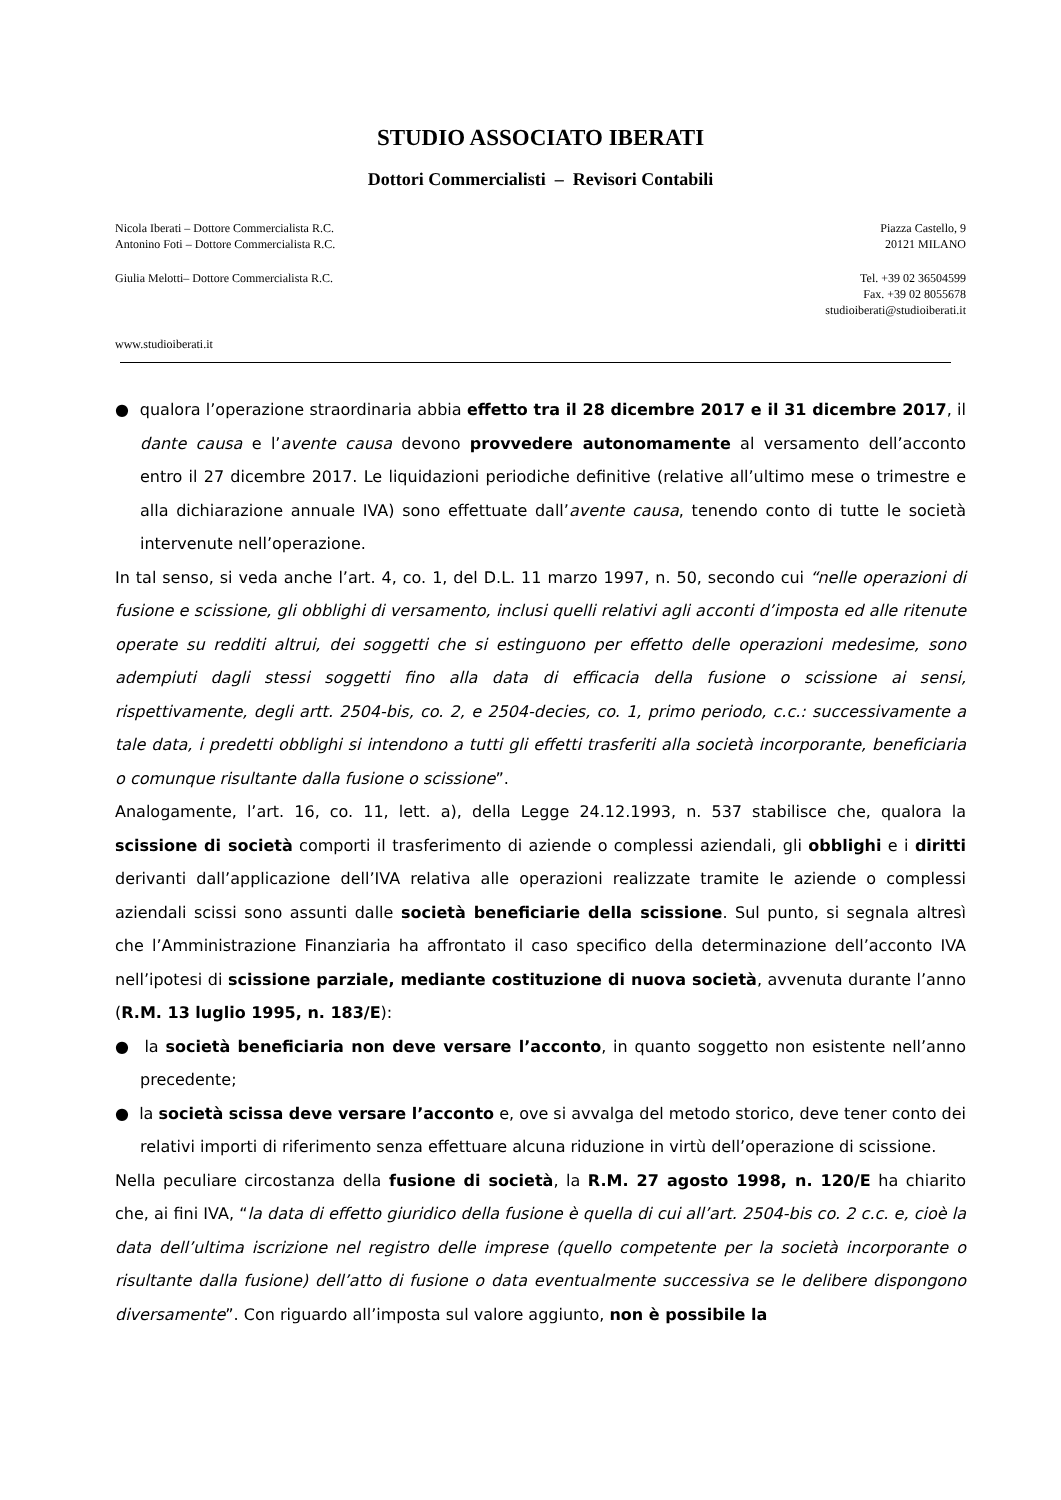STUDIO ASSOCIATO IBERATI
Dottori Commercialisti – Revisori Contabili
Nicola Iberati – Dottore Commercialista R.C.
Antonino Foti – Dottore Commercialista R.C.
Piazza Castello, 9
20121 MILANO
Giulia Melotti– Dottore Commercialista R.C.
Tel. +39 02 36504599
Fax. +39 02 8055678
studioiberati@studioiberati.it
www.studioiberati.it
● qualora l’operazione straordinaria abbia effetto tra il 28 dicembre 2017 e il 31 dicembre 2017, il dante causa e l’avente causa devono provvedere autonomamente al versamento dell’acconto entro il 27 dicembre 2017. Le liquidazioni periodiche definitive (relative all’ultimo mese o trimestre e alla dichiarazione annuale IVA) sono effettuate dall’avente causa, tenendo conto di tutte le società intervenute nell’operazione.
In tal senso, si veda anche l’art. 4, co. 1, del D.L. 11 marzo 1997, n. 50, secondo cui “nelle operazioni di fusione e scissione, gli obblighi di versamento, inclusi quelli relativi agli acconti d’imposta ed alle ritenute operate su redditi altrui, dei soggetti che si estinguono per effetto delle operazioni medesime, sono adempiuti dagli stessi soggetti fino alla data di efficacia della fusione o scissione ai sensi, rispettivamente, degli artt. 2504-bis, co. 2, e 2504-decies, co. 1, primo periodo, c.c.: successivamente a tale data, i predetti obblighi si intendono a tutti gli effetti trasferiti alla società incorporante, beneficiaria o comunque risultante dalla fusione o scissione”.
Analogamente, l’art. 16, co. 11, lett. a), della Legge 24.12.1993, n. 537 stabilisce che, qualora la scissione di società comporti il trasferimento di aziende o complessi aziendali, gli obblighi e i diritti derivanti dall’applicazione dell’IVA relativa alle operazioni realizzate tramite le aziende o complessi aziendali scissi sono assunti dalle società beneficiarie della scissione. Sul punto, si segnala altresì che l’Amministrazione Finanziaria ha affrontato il caso specifico della determinazione dell’acconto IVA nell’ipotesi di scissione parziale, mediante costituzione di nuova società, avvenuta durante l’anno (R.M. 13 luglio 1995, n. 183/E):
● la società beneficiaria non deve versare l’acconto, in quanto soggetto non esistente nell’anno precedente;
● la società scissa deve versare l’acconto e, ove si avvalga del metodo storico, deve tener conto dei relativi importi di riferimento senza effettuare alcuna riduzione in virtù dell’operazione di scissione.
Nella peculiare circostanza della fusione di società, la R.M. 27 agosto 1998, n. 120/E ha chiarito che, ai fini IVA, “la data di effetto giuridico della fusione è quella di cui all’art. 2504-bis co. 2 c.c. e, cioè la data dell’ultima iscrizione nel registro delle imprese (quello competente per la società incorporante o risultante dalla fusione) dell’atto di fusione o data eventualmente successiva se le delibere dispongono diversamente”. Con riguardo all’imposta sul valore aggiunto, non è possibile la